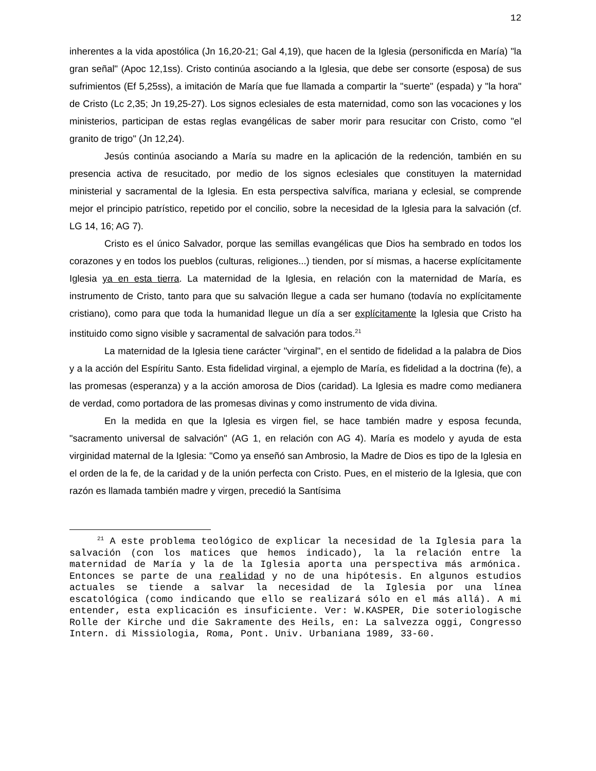12
inherentes a la vida apostólica (Jn 16,20-21; Gal 4,19), que hacen de la Iglesia (personificda en María) "la gran señal" (Apoc 12,1ss). Cristo continúa asociando a la Iglesia, que debe ser consorte (esposa) de sus sufrimientos (Ef 5,25ss), a imitación de María que fue llamada a compartir la "suerte" (espada) y "la hora" de Cristo (Lc 2,35; Jn 19,25-27). Los signos eclesiales de esta maternidad, como son las vocaciones y los ministerios, participan de estas reglas evangélicas de saber morir para resucitar con Cristo, como "el granito de trigo" (Jn 12,24).
Jesús continúa asociando a María su madre en la aplicación de la redención, también en su presencia activa de resucitado, por medio de los signos eclesiales que constituyen la maternidad ministerial y sacramental de la Iglesia. En esta perspectiva salvífica, mariana y eclesial, se comprende mejor el principio patrístico, repetido por el concilio, sobre la necesidad de la Iglesia para la salvación (cf. LG 14, 16; AG 7).
Cristo es el único Salvador, porque las semillas evangélicas que Dios ha sembrado en todos los corazones y en todos los pueblos (culturas, religiones...) tienden, por sí mismas, a hacerse explícitamente Iglesia ya en esta tierra. La maternidad de la Iglesia, en relación con la maternidad de María, es instrumento de Cristo, tanto para que su salvación llegue a cada ser humano (todavía no explícitamente cristiano), como para que toda la humanidad llegue un día a ser explícitamente la Iglesia que Cristo ha instituido como signo visible y sacramental de salvación para todos.<sup>21</sup>
La maternidad de la Iglesia tiene carácter "virginal", en el sentido de fidelidad a la palabra de Dios y a la acción del Espíritu Santo. Esta fidelidad virginal, a ejemplo de María, es fidelidad a la doctrina (fe), a las promesas (esperanza) y a la acción amorosa de Dios (caridad). La Iglesia es madre como medianera de verdad, como portadora de las promesas divinas y como instrumento de vida divina.
En la medida en que la Iglesia es virgen fiel, se hace también madre y esposa fecunda, "sacramento universal de salvación" (AG 1, en relación con AG 4). María es modelo y ayuda de esta virginidad maternal de la Iglesia: "Como ya enseñó san Ambrosio, la Madre de Dios es tipo de la Iglesia en el orden de la fe, de la caridad y de la unión perfecta con Cristo. Pues, en el misterio de la Iglesia, que con razón es llamada también madre y virgen, precedió la Santísima
<sup>21</sup> A este problema teológico de explicar la necesidad de la Iglesia para la salvación (con los matices que hemos indicado), la la relación entre la maternidad de María y la de la Iglesia aporta una perspectiva más armónica. Entonces se parte de una realidad y no de una hipótesis. En algunos estudios actuales se tiende a salvar la necesidad de la Iglesia por una línea escatológica (como indicando que ello se realizará sólo en el más allá). A mi entender, esta explicación es insuficiente. Ver: W.KASPER, Die soteriologische Rolle der Kirche und die Sakramente des Heils, en: La salvezza oggi, Congresso Intern. di Missiologia, Roma, Pont. Univ. Urbaniana 1989, 33-60.